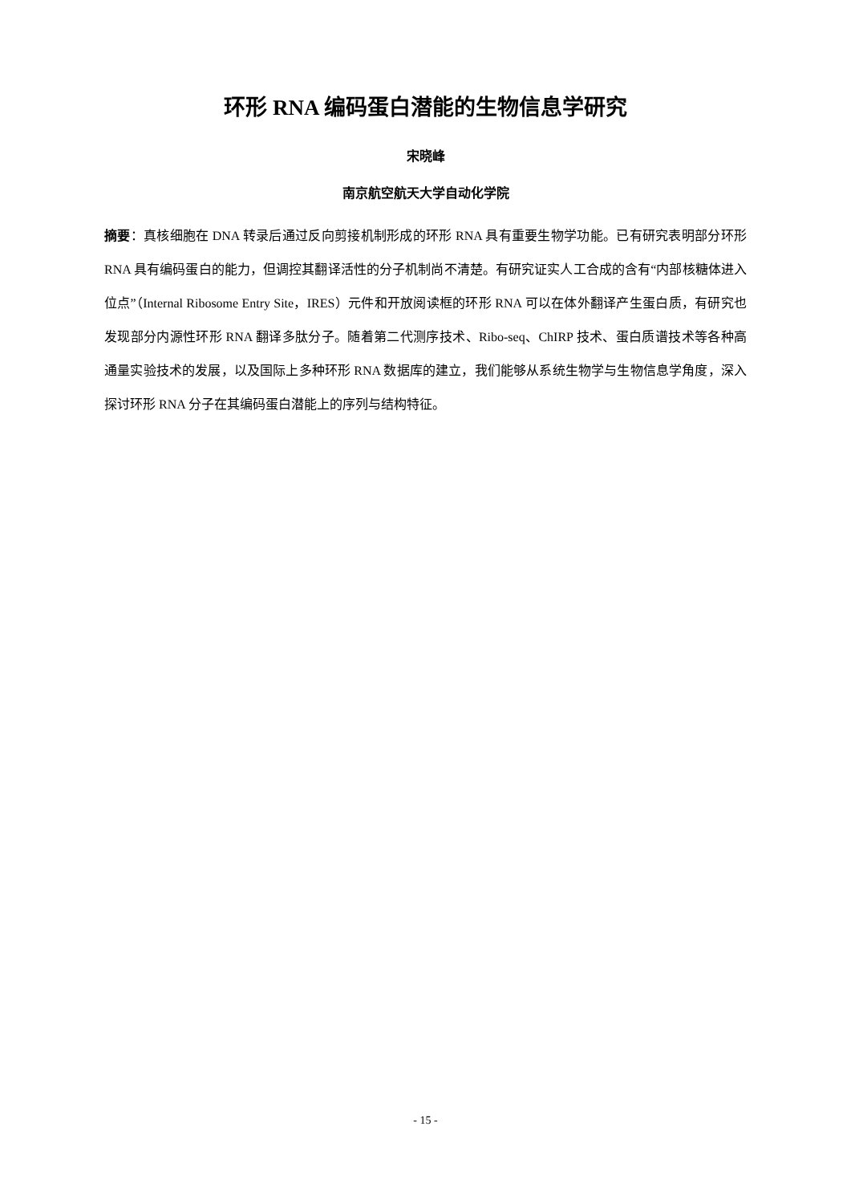环形 RNA 编码蛋白潜能的生物信息学研究
宋晓峰
南京航空航天大学自动化学院
摘要：真核细胞在 DNA 转录后通过反向剪接机制形成的环形 RNA 具有重要生物学功能。已有研究表明部分环形 RNA 具有编码蛋白的能力，但调控其翻译活性的分子机制尚不清楚。有研究证实人工合成的含有“内部核糖体进入位点”（Internal Ribosome Entry Site，IRES）元件和开放阅读框的环形 RNA 可以在体外翻译产生蛋白质，有研究也发现部分内源性环形 RNA 翻译多肽分子。随着第二代测序技术、Ribo-seq、ChIRP 技术、蛋白质谱技术等各种高通量实验技术的发展，以及国际上多种环形 RNA 数据库的建立，我们能够从系统生物学与生物信息学角度，深入探讨环形 RNA 分子在其编码蛋白潜能上的序列与结构特征。
- 15 -